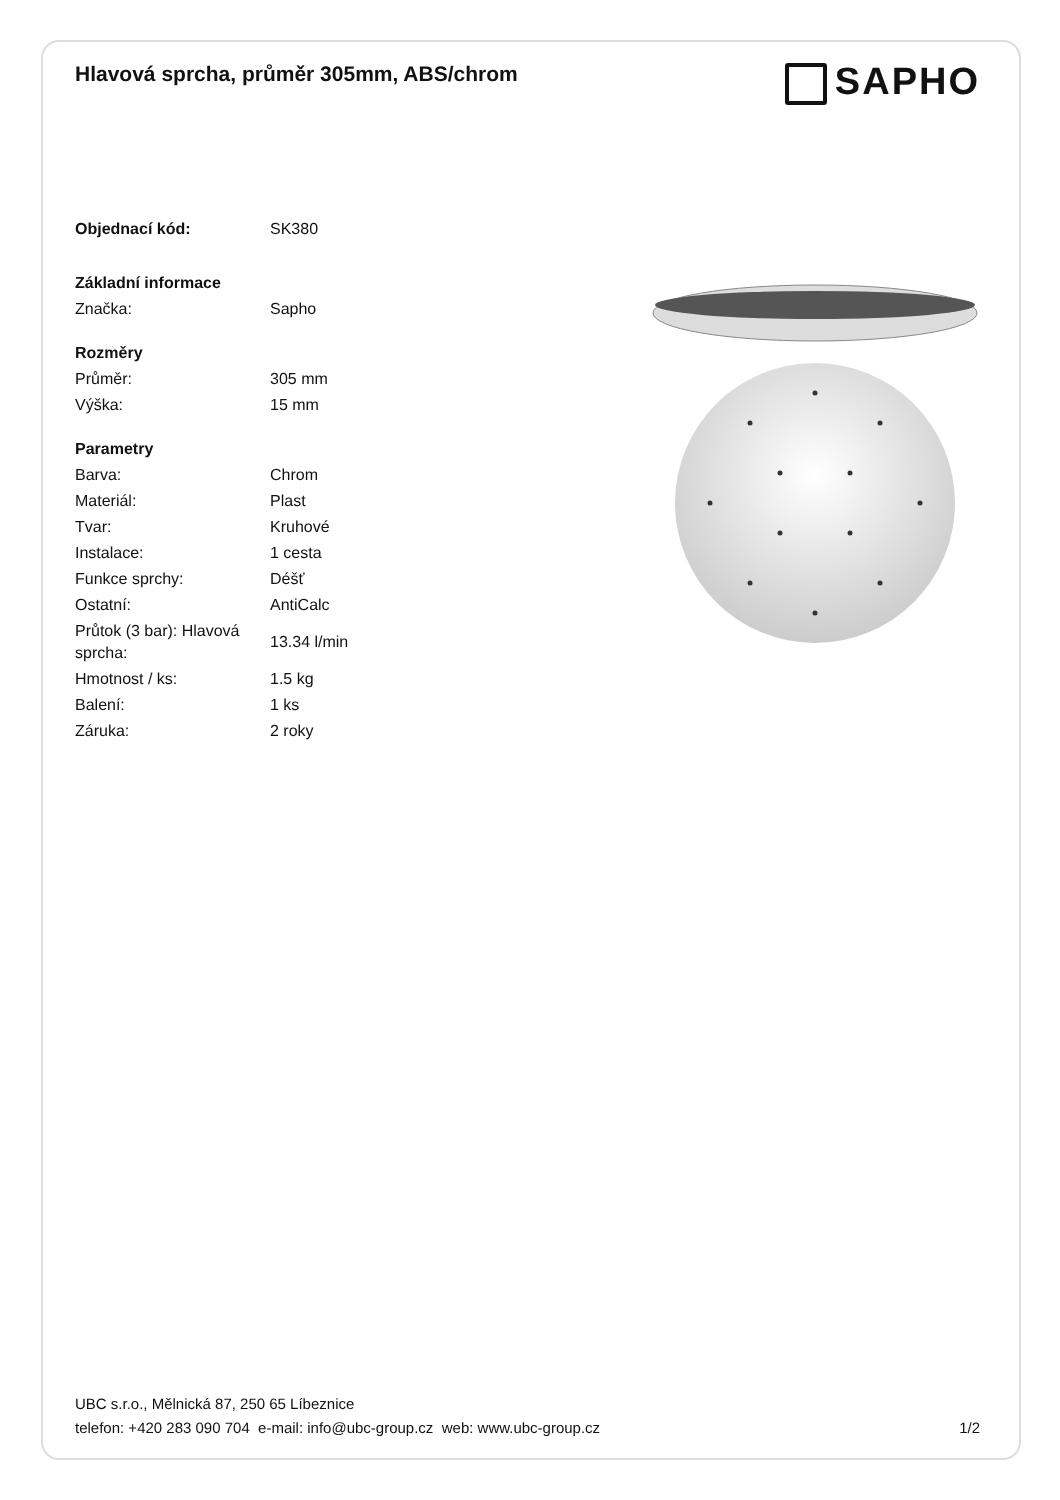Hlavová sprcha, průměr 305mm, ABS/chrom
SAPHO
| Objednací kód: | SK380 |
| Základní informace | |
| Značka: | Sapho |
| Rozměry | |
| Průměr: | 305 mm |
| Výška: | 15 mm |
| Parametry | |
| Barva: | Chrom |
| Materiál: | Plast |
| Tvar: | Kruhové |
| Instalace: | 1 cesta |
| Funkce sprchy: | Déšť |
| Ostatní: | AntiCalc |
| Průtok (3 bar): Hlavová sprcha: | 13.34 l/min |
| Hmotnost / ks: | 1.5 kg |
| Balení: | 1 ks |
| Záruka: | 2 roky |
UBC s.r.o., Mělnická 87, 250 65 Líbeznice
telefon: +420 283 090 704 e-mail: info@ubc-group.cz web: www.ubc-group.cz
1/2